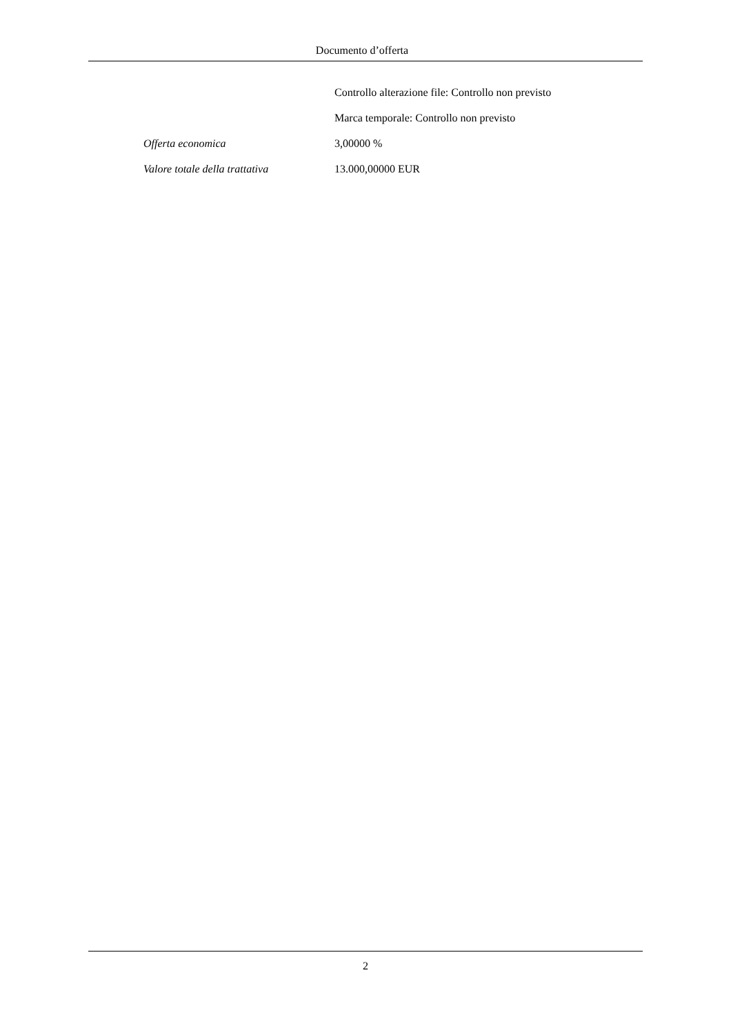Documento d’offerta
| | Controllo alterazione file: Controllo non previsto |
| | Marca temporale: Controllo non previsto |
| Offerta economica | 3,00000 % |
| Valore totale della trattativa | 13.000,00000 EUR |
2